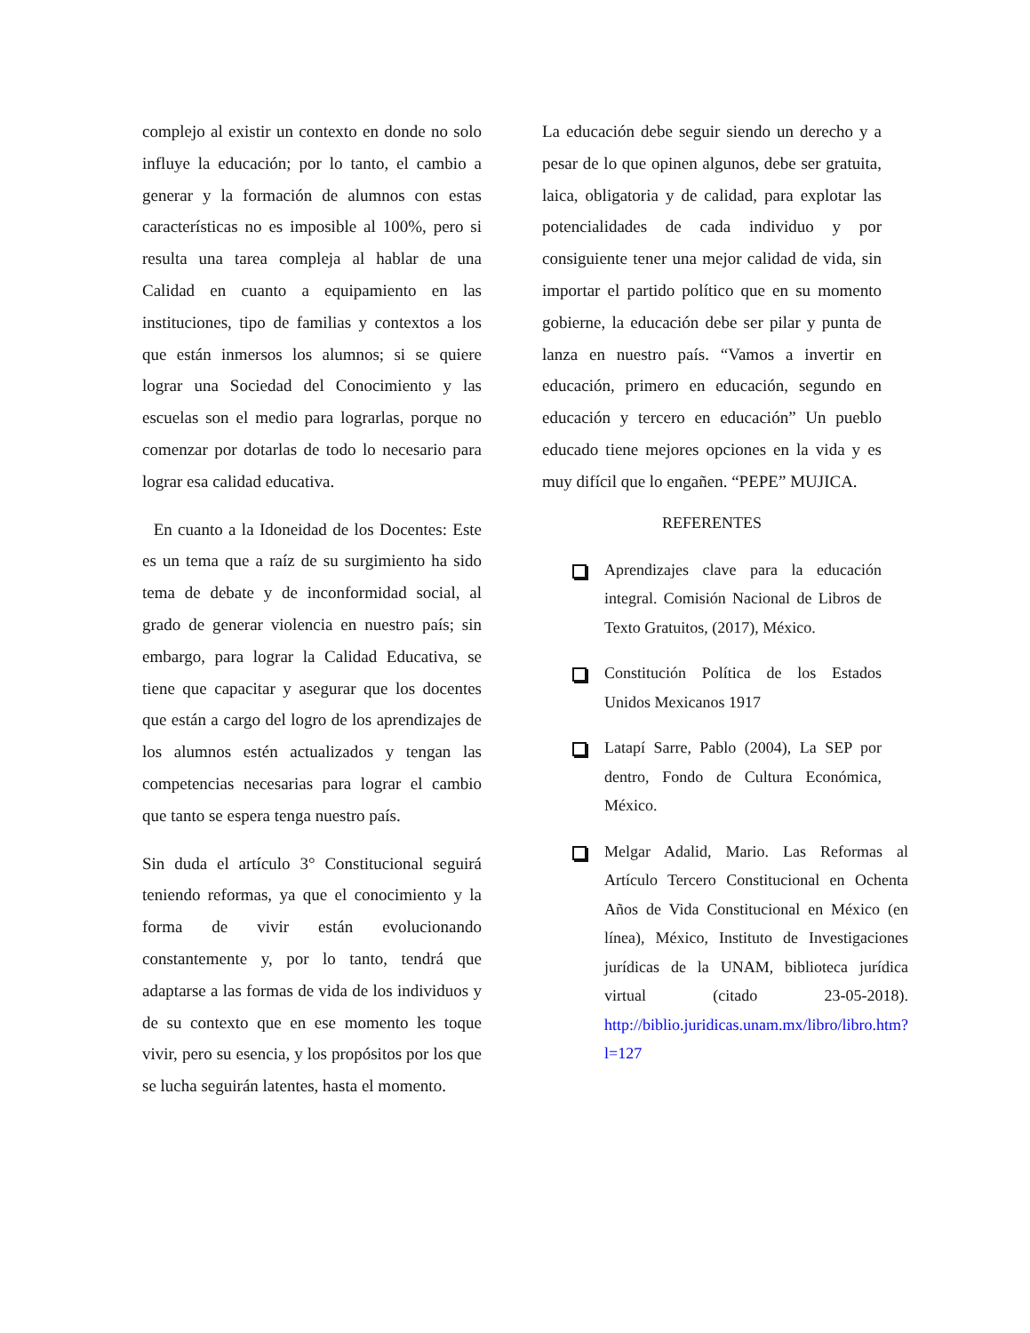complejo al existir un contexto en donde no solo influye la educación; por lo tanto, el cambio a generar y la formación de alumnos con estas características no es imposible al 100%, pero si resulta una tarea compleja al hablar de una Calidad en cuanto a equipamiento en las instituciones, tipo de familias y contextos a los que están inmersos los alumnos; si se quiere lograr una Sociedad del Conocimiento y las escuelas son el medio para lograrlas, porque no comenzar por dotarlas de todo lo necesario para lograr esa calidad educativa.
En cuanto a la Idoneidad de los Docentes: Este es un tema que a raíz de su surgimiento ha sido tema de debate y de inconformidad social, al grado de generar violencia en nuestro país; sin embargo, para lograr la Calidad Educativa, se tiene que capacitar y asegurar que los docentes que están a cargo del logro de los aprendizajes de los alumnos estén actualizados y tengan las competencias necesarias para lograr el cambio que tanto se espera tenga nuestro país.
Sin duda el artículo 3° Constitucional seguirá teniendo reformas, ya que el conocimiento y la forma de vivir están evolucionando constantemente y, por lo tanto, tendrá que adaptarse a las formas de vida de los individuos y de su contexto que en ese momento les toque vivir, pero su esencia, y los propósitos por los que se lucha seguirán latentes, hasta el momento.
La educación debe seguir siendo un derecho y a pesar de lo que opinen algunos, debe ser gratuita, laica, obligatoria y de calidad, para explotar las potencialidades de cada individuo y por consiguiente tener una mejor calidad de vida, sin importar el partido político que en su momento gobierne, la educación debe ser pilar y punta de lanza en nuestro país. “Vamos a invertir en educación, primero en educación, segundo en educación y tercero en educación” Un pueblo educado tiene mejores opciones en la vida y es muy difícil que lo engañen. “PEPE” MUJICA.
REFERENTES
Aprendizajes clave para la educación integral. Comisión Nacional de Libros de Texto Gratuitos, (2017), México.
Constitución Política de los Estados Unidos Mexicanos 1917
Latapí Sarre, Pablo (2004), La SEP por dentro, Fondo de Cultura Económica, México.
Melgar Adalid, Mario. Las Reformas al Artículo Tercero Constitucional en Ochenta Años de Vida Constitucional en México (en línea), México, Instituto de Investigaciones jurídicas de la UNAM, biblioteca jurídica virtual (citado 23-05-2018). http://biblio.juridicas.unam.mx/libro/libro.htm?l=127